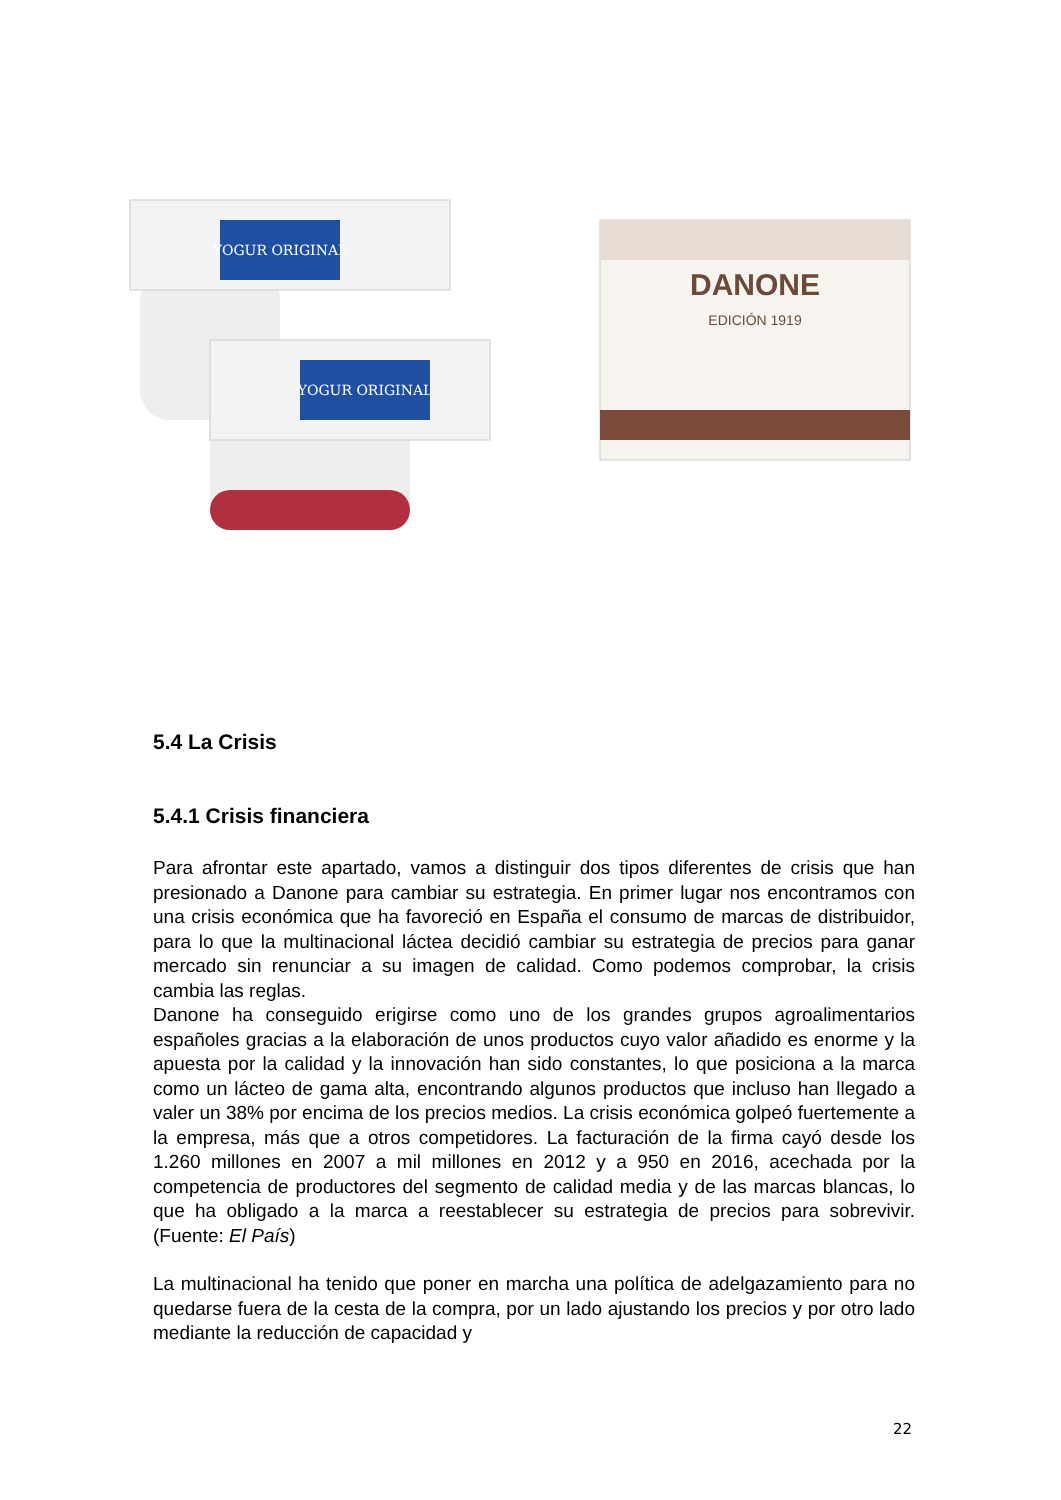YOGUR ORIGINAL
YOGUR ORIGINAL
DANONE
EDICIÓN 1919
5.4 La Crisis
5.4.1 Crisis financiera
Para afrontar este apartado, vamos a distinguir dos tipos diferentes de crisis que han presionado a Danone para cambiar su estrategia. En primer lugar nos encontramos con una crisis económica que ha favoreció en España el consumo de marcas de distribuidor, para lo que la multinacional láctea decidió cambiar su estrategia de precios para ganar mercado sin renunciar a su imagen de calidad. Como podemos comprobar, la crisis cambia las reglas.
Danone ha conseguido erigirse como uno de los grandes grupos agroalimentarios españoles gracias a la elaboración de unos productos cuyo valor añadido es enorme y la apuesta por la calidad y la innovación han sido constantes, lo que posiciona a la marca como un lácteo de gama alta, encontrando algunos productos que incluso han llegado a valer un 38% por encima de los precios medios. La crisis económica golpeó fuertemente a la empresa, más que a otros competidores. La facturación de la firma cayó desde los 1.260 millones en 2007 a mil millones en 2012 y a 950 en 2016, acechada por la competencia de productores del segmento de calidad media y de las marcas blancas, lo que ha obligado a la marca a reestablecer su estrategia de precios para sobrevivir. (Fuente: El País)
La multinacional ha tenido que poner en marcha una política de adelgazamiento para no quedarse fuera de la cesta de la compra, por un lado ajustando los precios y por otro lado mediante la reducción de capacidad y
22